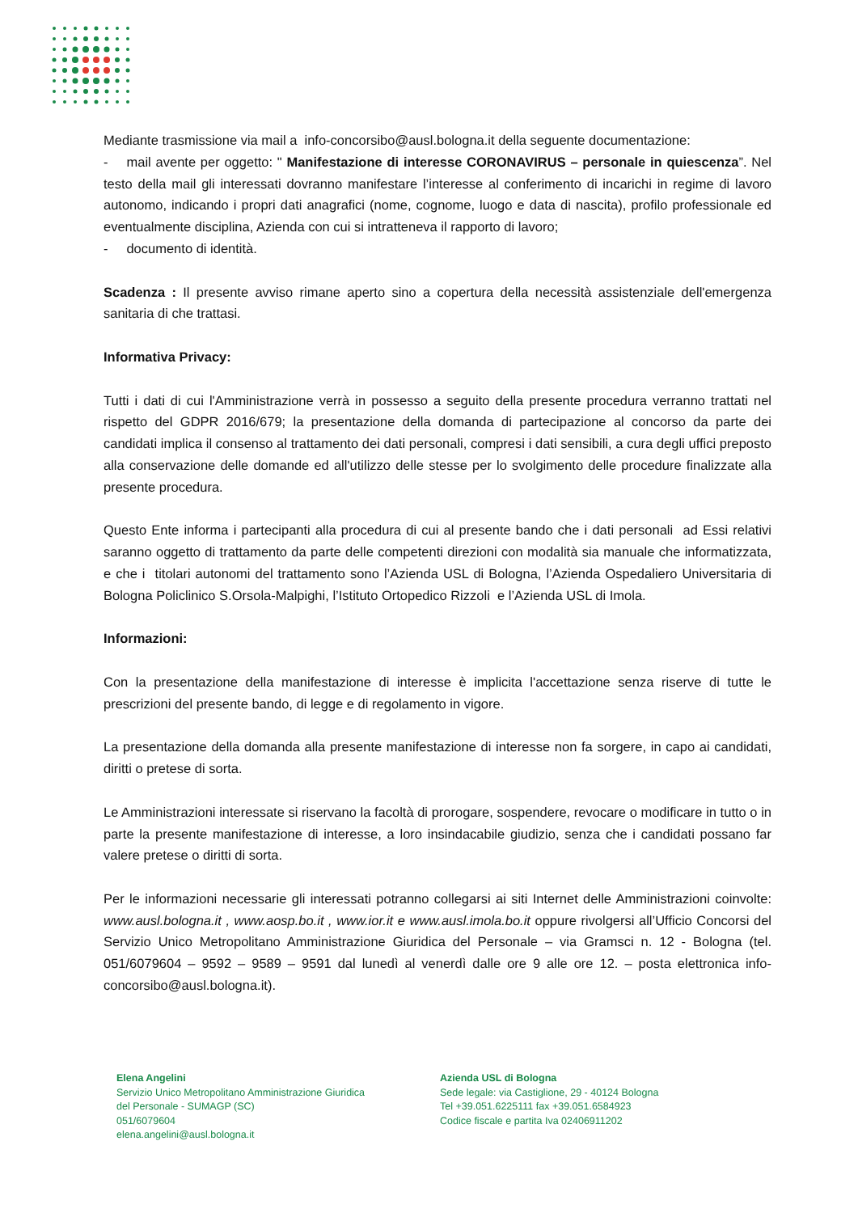Mediante trasmissione via mail a info-concorsibo@ausl.bologna.it della seguente documentazione:
- mail avente per oggetto: " Manifestazione di interesse CORONAVIRUS – personale in quiescenza”. Nel testo della mail gli interessati dovranno manifestare l’interesse al conferimento di incarichi in regime di lavoro autonomo, indicando i propri dati anagrafici (nome, cognome, luogo e data di nascita), profilo professionale ed eventualmente disciplina, Azienda con cui si intratteneva il rapporto di lavoro;
- documento di identità.
Scadenza : Il presente avviso rimane aperto sino a copertura della necessità assistenziale dell'emergenza sanitaria di che trattasi.
Informativa Privacy:
Tutti i dati di cui l'Amministrazione verrà in possesso a seguito della presente procedura verranno trattati nel rispetto del GDPR 2016/679; la presentazione della domanda di partecipazione al concorso da parte dei candidati implica il consenso al trattamento dei dati personali, compresi i dati sensibili, a cura degli uffici preposto alla conservazione delle domande ed all'utilizzo delle stesse per lo svolgimento delle procedure finalizzate alla presente procedura.
Questo Ente informa i partecipanti alla procedura di cui al presente bando che i dati personali ad Essi relativi saranno oggetto di trattamento da parte delle competenti direzioni con modalità sia manuale che informatizzata, e che i titolari autonomi del trattamento sono l’Azienda USL di Bologna, l’Azienda Ospedaliero Universitaria di Bologna Policlinico S.Orsola-Malpighi, l’Istituto Ortopedico Rizzoli e l’Azienda USL di Imola.
Informazioni:
Con la presentazione della manifestazione di interesse è implicita l'accettazione senza riserve di tutte le prescrizioni del presente bando, di legge e di regolamento in vigore.
La presentazione della domanda alla presente manifestazione di interesse non fa sorgere, in capo ai candidati, diritti o pretese di sorta.
Le Amministrazioni interessate si riservano la facoltà di prorogare, sospendere, revocare o modificare in tutto o in parte la presente manifestazione di interesse, a loro insindacabile giudizio, senza che i candidati possano far valere pretese o diritti di sorta.
Per le informazioni necessarie gli interessati potranno collegarsi ai siti Internet delle Amministrazioni coinvolte: www.ausl.bologna.it , www.aosp.bo.it , www.ior.it e www.ausl.imola.bo.it oppure rivolgersi all’Ufficio Concorsi del Servizio Unico Metropolitano Amministrazione Giuridica del Personale – via Gramsci n. 12 - Bologna (tel. 051/6079604 – 9592 – 9589 – 9591 dal lunedì al venerdì dalle ore 9 alle ore 12. – posta elettronica info-concorsibo@ausl.bologna.it).
Elena Angelini
Servizio Unico Metropolitano Amministrazione Giuridica
del Personale - SUMAGP (SC)
051/6079604
elena.angelini@ausl.bologna.it
Azienda USL di Bologna
Sede legale: via Castiglione, 29 - 40124 Bologna
Tel +39.051.6225111 fax +39.051.6584923
Codice fiscale e partita Iva 02406911202